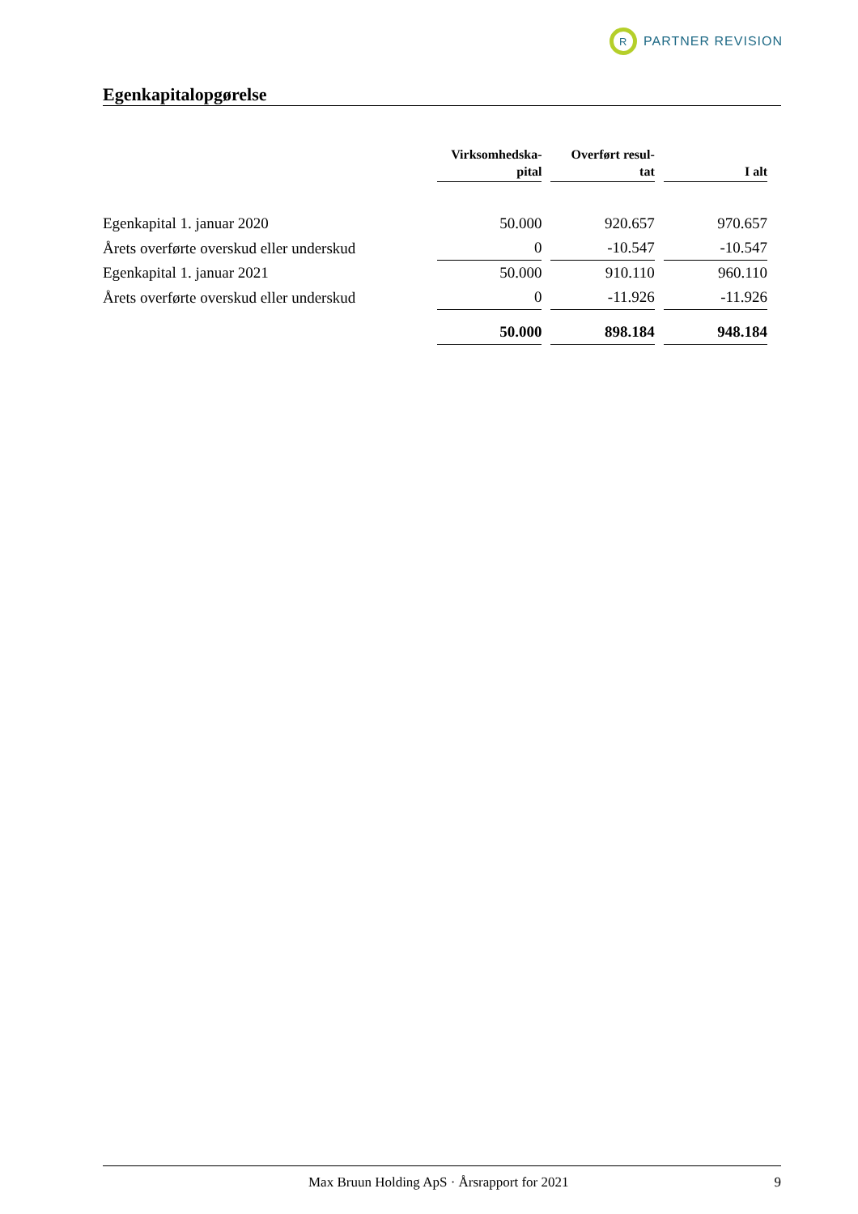R
PARTNER REVISION
Egenkapitalopgørelse
| | Virksomhedska- pital | Overført resul- tat | I alt |
| --- | --- | --- | --- |
| Egenkapital 1. januar 2020 | 50.000 | 920.657 | 970.657 |
| Årets overførte overskud eller underskud | 0 | -10.547 | -10.547 |
| Egenkapital 1. januar 2021 | 50.000 | 910.110 | 960.110 |
| Årets overførte overskud eller underskud | 0 | -11.926 | -11.926 |
| | 50.000 | 898.184 | 948.184 |
Max Bruun Holding ApS · Årsrapport for 2021 9